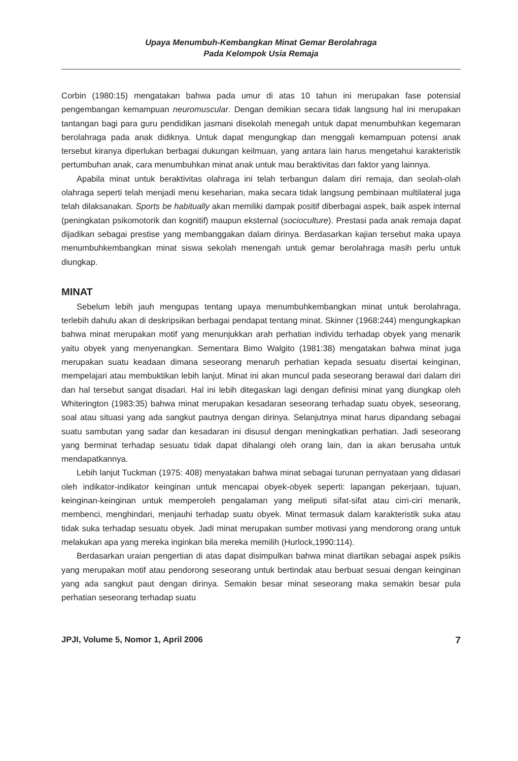Upaya Menumbuh-Kembangkan Minat Gemar Berolahraga
Pada Kelompok Usia Remaja
Corbin (1980:15) mengatakan bahwa pada umur di atas 10 tahun ini merupakan fase potensial pengembangan kemampuan neuromuscular. Dengan demikian secara tidak langsung hal ini merupakan tantangan bagi para guru pendidikan jasmani disekolah menegah untuk dapat menumbuhkan kegemaran berolahraga pada anak didiknya. Untuk dapat mengungkap dan menggali kemampuan potensi anak tersebut kiranya diperlukan berbagai dukungan keilmuan, yang antara lain harus mengetahui karakteristik pertumbuhan anak, cara menumbuhkan minat anak untuk mau beraktivitas dan faktor yang lainnya.
Apabila minat untuk beraktivitas olahraga ini telah terbangun dalam diri remaja, dan seolah-olah olahraga seperti telah menjadi menu keseharian, maka secara tidak langsung pembinaan multilateral juga telah dilaksanakan. Sports be habitually akan memiliki dampak positif diberbagai aspek, baik aspek internal (peningkatan psikomotorik dan kognitif) maupun eksternal (socioculture). Prestasi pada anak remaja dapat dijadikan sebagai prestise yang membanggakan dalam dirinya. Berdasarkan kajian tersebut maka upaya menumbuhkembangkan minat siswa sekolah menengah untuk gemar berolahraga masih perlu untuk diungkap.
MINAT
Sebelum lebih jauh mengupas tentang upaya menumbuhkembangkan minat untuk berolahraga, terlebih dahulu akan di deskripsikan berbagai pendapat tentang minat. Skinner (1968:244) mengungkapkan bahwa minat merupakan motif yang menunjukkan arah perhatian individu terhadap obyek yang menarik yaitu obyek yang menyenangkan. Sementara Bimo Walgito (1981:38) mengatakan bahwa minat juga merupakan suatu keadaan dimana seseorang menaruh perhatian kepada sesuatu disertai keinginan, mempelajari atau membuktikan lebih lanjut. Minat ini akan muncul pada seseorang berawal dari dalam diri dan hal tersebut sangat disadari. Hal ini lebih ditegaskan lagi dengan definisi minat yang diungkap oleh Whiterington (1983:35) bahwa minat merupakan kesadaran seseorang terhadap suatu obyek, seseorang, soal atau situasi yang ada sangkut pautnya dengan dirinya. Selanjutnya minat harus dipandang sebagai suatu sambutan yang sadar dan kesadaran ini disusul dengan meningkatkan perhatian. Jadi seseorang yang berminat terhadap sesuatu tidak dapat dihalangi oleh orang lain, dan ia akan berusaha untuk mendapatkannya.
Lebih lanjut Tuckman (1975: 408) menyatakan bahwa minat sebagai turunan pernyataan yang didasari oleh indikator-indikator keinginan untuk mencapai obyek-obyek seperti: lapangan pekerjaan, tujuan, keinginan-keinginan untuk memperoleh pengalaman yang meliputi sifat-sifat atau cirri-ciri menarik, membenci, menghindari, menjauhi terhadap suatu obyek. Minat termasuk dalam karakteristik suka atau tidak suka terhadap sesuatu obyek. Jadi minat merupakan sumber motivasi yang mendorong orang untuk melakukan apa yang mereka inginkan bila mereka memilih (Hurlock,1990:114).
Berdasarkan uraian pengertian di atas dapat disimpulkan bahwa minat diartikan sebagai aspek psikis yang merupakan motif atau pendorong seseorang untuk bertindak atau berbuat sesuai dengan keinginan yang ada sangkut paut dengan dirinya. Semakin besar minat seseorang maka semakin besar pula perhatian seseorang terhadap suatu
JPJI, Volume 5, Nomor 1, April 2006 7